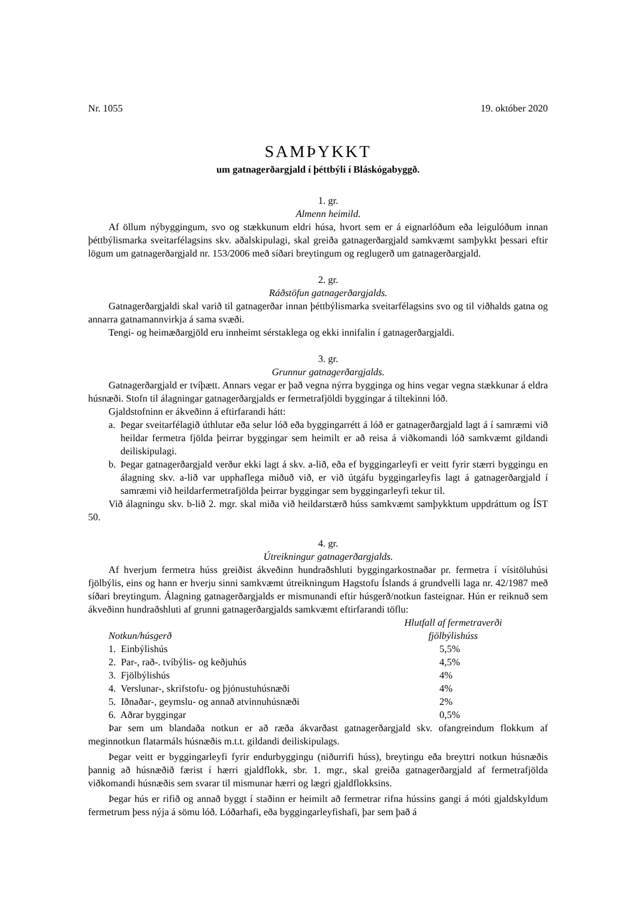Nr. 1055 19. október 2020
SAMÞYKKT
um gatnagerðargjald í þéttbýli í Bláskógabyggð.
1. gr.
Almenn heimild.
Af öllum nýbyggingum, svo og stækkunum eldri húsa, hvort sem er á eignarlóðum eða leigu­lóðum innan þéttbýlismarka sveitarfélagsins skv. aðalskipulagi, skal greiða gatnagerðargjald sam­kvæmt samþykkt þessari eftir lögum um gatnagerðargjald nr. 153/2006 með síðari breytingum og reglugerð um gatnagerðargjald.
2. gr.
Ráðstöfun gatnagerðargjalds.
Gatnagerðargjaldi skal varið til gatnagerðar innan þéttbýlismarka sveitarfélagsins svo og til viðhalds gatna og annarra gatnamannvirkja á sama svæði.
Tengi- og heimæðargjöld eru innheimt sérstaklega og ekki innifalin í gatnagerðargjaldi.
3. gr.
Grunnur gatnagerðargjalds.
Gatnagerðargjald er tvíþætt. Annars vegar er það vegna nýrra bygginga og hins vegar vegna stækkunar á eldra húsnæði. Stofn til álagningar gatnagerðargjalds er fermetrafjöldi byggingar á tiltekinni lóð.
Gjaldstofninn er ákveðinn á eftirfarandi hátt:
a. Þegar sveitarfélagið úthlutar eða selur lóð eða byggingarrétt á lóð er gatnagerðargjald lagt á í samræmi við heildar fermetra fjölda þeirrar byggingar sem heimilt er að reisa á viðkom­andi lóð samkvæmt gildandi deiliskipulagi.
b. Þegar gatnagerðargjald verður ekki lagt á skv. a-lið, eða ef byggingarleyfi er veitt fyrir stærri byggingu en álagning skv. a-lið var upphaflega miðuð við, er við útgáfu byggingar­leyfis lagt á gatnagerðargjald í samræmi við heildarfermetrafjölda þeirrar byggingar sem byggingarleyfi tekur til.
Við álagningu skv. b-lið 2. mgr. skal miða við heildarstærð húss samkvæmt samþykktum upp­dráttum og ÍST 50.
4. gr.
Útreikningur gatnagerðargjalds.
Af hverjum fermetra húss greiðist ákveðinn hundraðshluti byggingarkostnaðar pr. fermetra í vísitöluhúsi fjölbýlis, eins og hann er hverju sinni samkvæmt útreikningum Hagstofu Íslands á grundvelli laga nr. 42/1987 með síðari breytingum. Álagning gatnagerðargjalds er mismunandi eftir húsgerð/notkun fasteignar. Hún er reiknuð sem ákveðinn hundraðshluti af grunni gatnagerðargjalds samkvæmt eftirfarandi töflu:
| Notkun/húsgerð | Hlutfall af fermetraverði fjölbýlishúss |
| --- | --- |
| 1. Einbýlishús | 5,5% |
| 2. Par-, rað-. tvíbýlis- og keðjuhús | 4,5% |
| 3. Fjölbýlishús | 4% |
| 4. Verslunar-, skrifstofu- og þjónustuhúsnæði | 4% |
| 5. Iðnaðar-, geymslu- og annað atvinnuhúsnæði | 2% |
| 6. Aðrar byggingar | 0,5% |
Þar sem um blandaða notkun er að ræða ákvarðast gatnagerðargjald skv. ofangreindum flokkum af meginnotkun flatarmáls húsnæðis m.t.t. gildandi deiliskipulags.
Þegar veitt er byggingarleyfi fyrir endurbyggingu (niðurrifi húss), breytingu eða breyttri notkun húsnæðis þannig að húsnæðið færist í hærri gjaldflokk, sbr. 1. mgr., skal greiða gatnagerðargjald af fermetrafjölda viðkomandi húsnæðis sem svarar til mismunar hærri og lægri gjaldflokksins.
Þegar hús er rifið og annað byggt í staðinn er heimilt að fermetrar rifna hússins gangi á móti gjaldskyldum fermetrum þess nýja á sömu lóð. Lóðarhafi, eða byggingarleyfishafi, þar sem það á